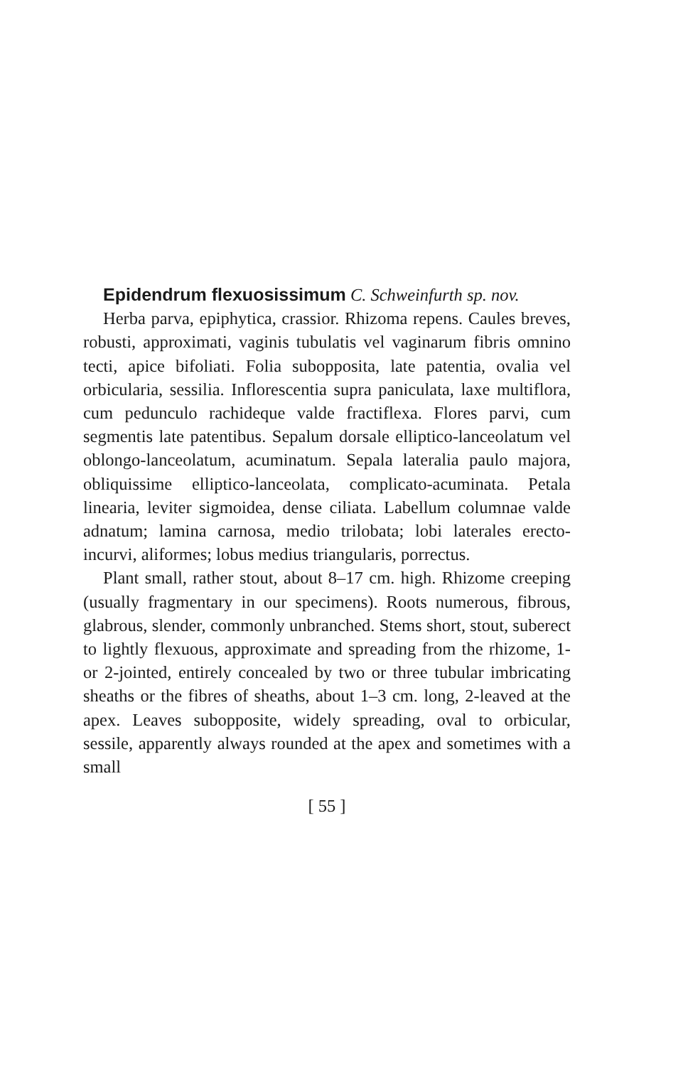Epidendrum flexuosissimum C. Schweinfurth sp. nov.
Herba parva, epiphytica, crassior. Rhizoma repens. Caules breves, robusti, approximati, vaginis tubulatis vel vaginarum fibris omnino tecti, apice bifoliati. Folia subopposita, late patentia, ovalia vel orbicularia, sessilia. Inflorescentia supra paniculata, laxe multiflora, cum pedunculo rachideque valde fractiflexa. Flores parvi, cum segmentis late patentibus. Sepalum dorsale elliptico-lanceolatum vel oblongo-lanceolatum, acuminatum. Sepala lateralia paulo majora, obliquissime elliptico-lanceolata, complicato-acuminata. Petala linearia, leviter sigmoidea, dense ciliata. Labellum columnae valde adnatum; lamina carnosa, medio trilobata; lobi laterales erecto-incurvi, aliformes; lobus medius triangularis, porrectus.
Plant small, rather stout, about 8–17 cm. high. Rhizome creeping (usually fragmentary in our specimens). Roots numerous, fibrous, glabrous, slender, commonly unbranched. Stems short, stout, suberect to lightly flexuous, approximate and spreading from the rhizome, 1- or 2-jointed, entirely concealed by two or three tubular imbricating sheaths or the fibres of sheaths, about 1–3 cm. long, 2-leaved at the apex. Leaves subopposite, widely spreading, oval to orbicular, sessile, apparently always rounded at the apex and sometimes with a small
[ 55 ]